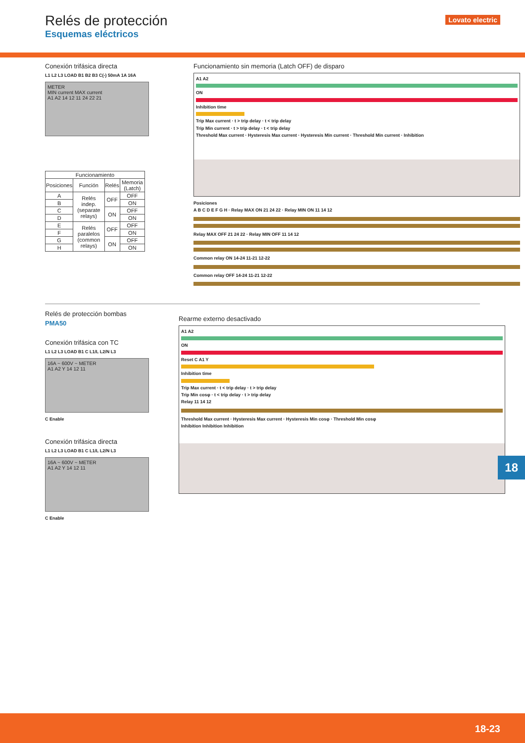Relés de protección
Esquemas eléctricos
Lovato electric
Conexión trifásica directa
L1 L2 L3 LOAD B1 B2 B3 C(-) 50mA 1A 16A
METER
MIN current MAX current
A1 A2 14 12 11 24 22 21
| Funcionamiento | | | |
| --- | --- | --- | --- |
| Posiciones | Función | Relés | Memoria (Latch) |
| A | Relés indep. (separate relays) | OFF | OFF |
| B | | | ON |
| C | | ON | OFF |
| D | | | ON |
| E | Relés paralelos (common relays) | OFF | OFF |
| F | | | ON |
| G | | ON | OFF |
| H | | | ON |
Funcionamiento sin memoria (Latch OFF) de disparo
A1 A2
ON
Inhibition time
Trip Max current · t > trip delay · t < trip delay
Trip Min current · t > trip delay · t < trip delay
Threshold Max current · Hysteresis Max current · Hysteresis Min current · Threshold Min current · Inhibition
Posiciones
A B C D E F G H · Relay MAX ON 21 24 22 · Relay MIN ON 11 14 12
Relay MAX OFF 21 24 22 · Relay MIN OFF 11 14 12
Common relay ON 14-24 11-21 12-22
Common relay OFF 14-24 11-21 12-22
Relés de protección bombas
PMA50
Conexión trifásica con TC
L1 L2 L3 LOAD B1 C L1/L L2/N L3
16A ~ 600V ~ METER
A1 A2 Y 14 12 11
C Enable
Conexión trifásica directa
L1 L2 L3 LOAD B1 C L1/L L2/N L3
16A ~ 600V ~ METER
A1 A2 Y 14 12 11
C Enable
Rearme externo desactivado
A1 A2
ON
Reset C A1 Y
Inhibition time
Trip Max current · t < trip delay · t > trip delay
Trip Min cosφ · t < trip delay · t > trip delay
Relay 11 14 12
Threshold Max current · Hysteresis Max current · Hysteresis Min cosφ · Threshold Min cosφ
Inhibition Inhibition Inhibition
18
18-23